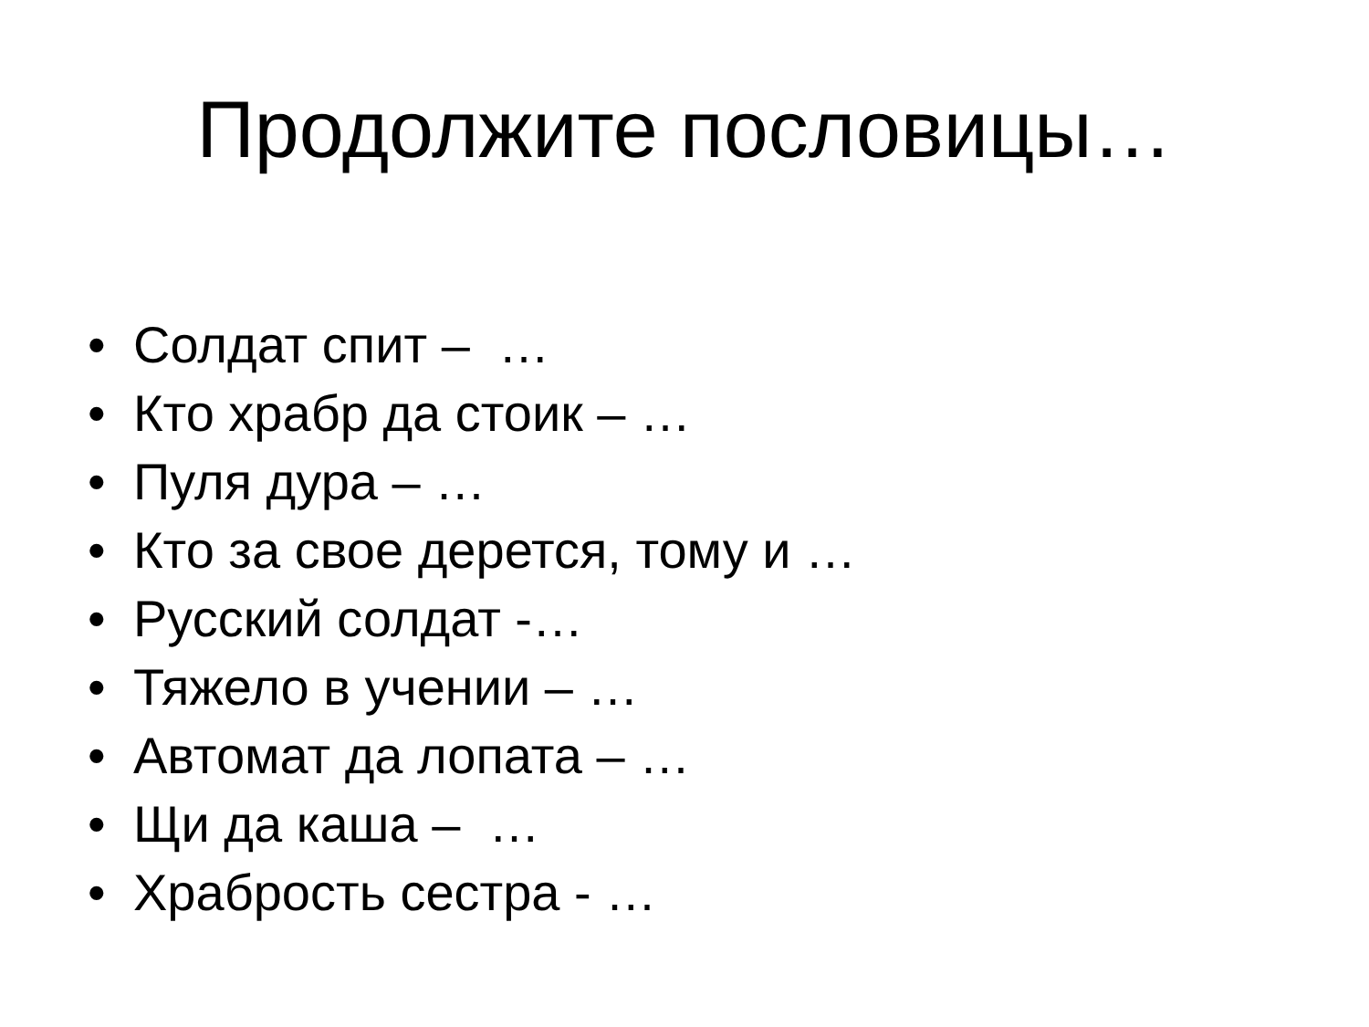Продолжите пословицы…
• Солдат спит – …
• Кто храбр да стоик – …
• Пуля дура – …
• Кто за свое дерется, тому и …
• Русский солдат -…
• Тяжело в учении – …
• Автомат да лопата – …
• Щи да каша – …
• Храбрость сестра - …